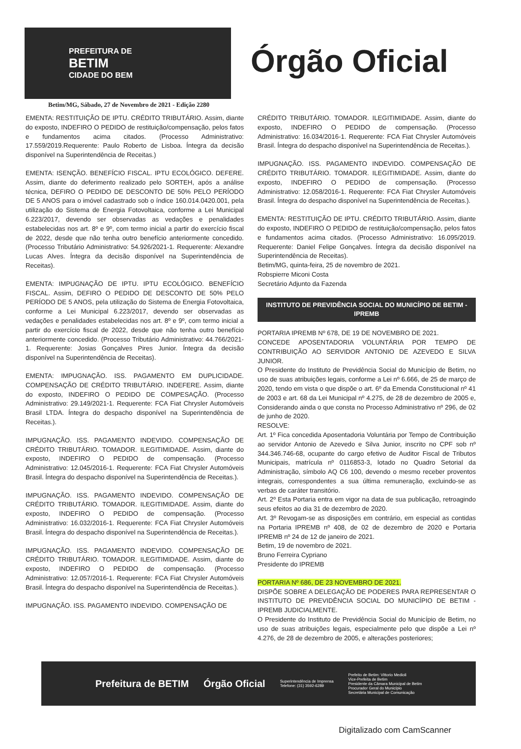PREFEITURA DE
BETIM
CIDADE DO BEM
Órgão Oficial
Betim/MG, Sábado, 27 de Novembro de 2021 - Edição 2280
EMENTA: RESTITUIÇÃO DE IPTU. CRÉDITO TRIBUTÁRIO. Assim, diante do exposto, INDEFIRO O PEDIDO de restituição/compensação, pelos fatos e fundamentos acima citados. (Processo Administrativo: 17.559/2019.Requerente: Paulo Roberto de Lisboa. Íntegra da decisão disponível na Superintendência de Receitas.)
EMENTA: ISENÇÃO. BENEFÍCIO FISCAL. IPTU ECOLÓGICO. DEFERE. Assim, diante do deferimento realizado pelo SORTEH, após a análise técnica, DEFIRO O PEDIDO DE DESCONTO DE 50% PELO PERÍODO DE 5 ANOS para o imóvel cadastrado sob o índice 160.014.0420.001, pela utilização do Sistema de Energia Fotovoltaica, conforme a Lei Municipal 6.223/2017, devendo ser observadas as vedações e penalidades estabelecidas nos art. 8º e 9º, com termo inicial a partir do exercício fiscal de 2022, desde que não tenha outro benefício anteriormente concedido. (Processo Tributário Administrativo: 54.926/2021-1. Requerente: Alexandre Lucas Alves. Íntegra da decisão disponível na Superintendência de Receitas).
EMENTA: IMPUGNAÇÃO DE IPTU. IPTU ECOLÓGICO. BENEFÍCIO FISCAL. Assim, DEFIRO O PEDIDO DE DESCONTO DE 50% PELO PERÍODO DE 5 ANOS, pela utilização do Sistema de Energia Fotovoltaica, conforme a Lei Municipal 6.223/2017, devendo ser observadas as vedações e penalidades estabelecidas nos art. 8º e 9º, com termo inicial a partir do exercício fiscal de 2022, desde que não tenha outro benefício anteriormente concedido. (Processo Tributário Administrativo: 44.766/2021-1. Requerente: Josias Gonçalves Pires Junior. Íntegra da decisão disponível na Superintendência de Receitas).
EMENTA: IMPUGNAÇÃO. ISS. PAGAMENTO EM DUPLICIDADE. COMPENSAÇÃO DE CRÉDITO TRIBUTÁRIO. INDEFERE. Assim, diante do exposto, INDEFIRO O PEDIDO DE COMPESAÇÃO. (Processo Administrativo: 29.149/2021-1. Requerente: FCA Fiat Chrysler Automóveis Brasil LTDA. Íntegra do despacho disponível na Superintendência de Receitas.).
IMPUGNAÇÃO. ISS. PAGAMENTO INDEVIDO. COMPENSAÇÃO DE CRÉDITO TRIBUTÁRIO. TOMADOR. ILEGITIMIDADE. Assim, diante do exposto, INDEFIRO O PEDIDO de compensação. (Processo Administrativo: 12.045/2016-1. Requerente: FCA Fiat Chrysler Automóveis Brasil. Íntegra do despacho disponível na Superintendência de Receitas.).
IMPUGNAÇÃO. ISS. PAGAMENTO INDEVIDO. COMPENSAÇÃO DE CRÉDITO TRIBUTÁRIO. TOMADOR. ILEGITIMIDADE. Assim, diante do exposto, INDEFIRO O PEDIDO de compensação. (Processo Administrativo: 16.032/2016-1. Requerente: FCA Fiat Chrysler Automóveis Brasil. Íntegra do despacho disponível na Superintendência de Receitas.).
IMPUGNAÇÃO. ISS. PAGAMENTO INDEVIDO. COMPENSAÇÃO DE CRÉDITO TRIBUTÁRIO. TOMADOR. ILEGITIMIDADE. Assim, diante do exposto, INDEFIRO O PEDIDO de compensação. (Processo Administrativo: 12.057/2016-1. Requerente: FCA Fiat Chrysler Automóveis Brasil. Íntegra do despacho disponível na Superintendência de Receitas.).
IMPUGNAÇÃO. ISS. PAGAMENTO INDEVIDO. COMPENSAÇÃO DE
CRÉDITO TRIBUTÁRIO. TOMADOR. ILEGITIMIDADE. Assim, diante do exposto, INDEFIRO O PEDIDO de compensação. (Processo Administrativo: 16.034/2016-1. Requerente: FCA Fiat Chrysler Automóveis Brasil. Íntegra do despacho disponível na Superintendência de Receitas.).
IMPUGNAÇÃO. ISS. PAGAMENTO INDEVIDO. COMPENSAÇÃO DE CRÉDITO TRIBUTÁRIO. TOMADOR. ILEGITIMIDADE. Assim, diante do exposto, INDEFIRO O PEDIDO de compensação. (Processo Administrativo: 12.058/2016-1. Requerente: FCA Fiat Chrysler Automóveis Brasil. Íntegra do despacho disponível na Superintendência de Receitas.).
EMENTA: RESTITUIÇÃO DE IPTU. CRÉDITO TRIBUTÁRIO. Assim, diante do exposto, INDEFIRO O PEDIDO de restituição/compensação, pelos fatos e fundamentos acima citados. (Processo Administrativo: 16.095/2019. Requerente: Daniel Felipe Gonçalves. Íntegra da decisão disponível na Superintendência de Receitas).
Betim/MG, quinta-feira, 25 de novembro de 2021.
Robspierre Miconi Costa
Secretário Adjunto da Fazenda
INSTITUTO DE PREVIDÊNCIA SOCIAL DO MUNICÍPIO DE BETIM - IPREMB
PORTARIA IPREMB Nº 678, DE 19 DE NOVEMBRO DE 2021.
CONCEDE APOSENTADORIA VOLUNTÁRIA POR TEMPO DE CONTRIBUIÇÃO AO SERVIDOR ANTONIO DE AZEVEDO E SILVA JUNIOR.
O Presidente do Instituto de Previdência Social do Município de Betim, no uso de suas atribuições legais, conforme a Lei nº 6.666, de 25 de março de 2020, tendo em vista o que dispõe o art. 6º da Emenda Constitucional nº 41 de 2003 e art. 68 da Lei Municipal nº 4.275, de 28 de dezembro de 2005 e, Considerando ainda o que consta no Processo Administrativo nº 296, de 02 de junho de 2020.
RESOLVE:
Art. 1º Fica concedida Aposentadoria Voluntária por Tempo de Contribuição ao servidor Antonio de Azevedo e Silva Junior, inscrito no CPF sob nº 344.346.746-68, ocupante do cargo efetivo de Auditor Fiscal de Tributos Municipais, matrícula nº 0116853-3, lotado no Quadro Setorial da Administração, símbolo AQ C6 100, devendo o mesmo receber proventos integrais, correspondentes a sua última remuneração, excluindo-se as verbas de caráter transitório.
Art. 2º Esta Portaria entra em vigor na data de sua publicação, retroagindo seus efeitos ao dia 31 de dezembro de 2020.
Art. 3º Revogam-se as disposições em contrário, em especial as contidas na Portaria IPREMB nº 408, de 02 de dezembro de 2020 e Portaria IPREMB nº 24 de 12 de janeiro de 2021.
Betim, 19 de novembro de 2021.
Bruno Ferreira Cypriano
Presidente do IPREMB
PORTARIA Nº 686, DE 23 NOVEMBRO DE 2021.
DISPÕE SOBRE A DELEGAÇÃO DE PODERES PARA REPRESENTAR O INSTITUTO DE PREVIDÊNCIA SOCIAL DO MUNICÍPIO DE BETIM - IPREMB JUDICIALMENTE.
O Presidente do Instituto de Previdência Social do Município de Betim, no uso de suas atribuições legais, especialmente pelo que dispõe a Lei nº 4.276, de 28 de dezembro de 2005, e alterações posteriores;
Prefeitura de BETIM Órgão Oficial
Superintendência de Imprensa
Telefone: (31) 3592-6289
Prefeito de Betim: Vittorio Medioli
Vice-Prefeita de Betim
Presidente da Câmara Municipal de Betim
Procurador Geral do Município
Secretária Municipal de Comunicação
Digitalizado com CamScanner